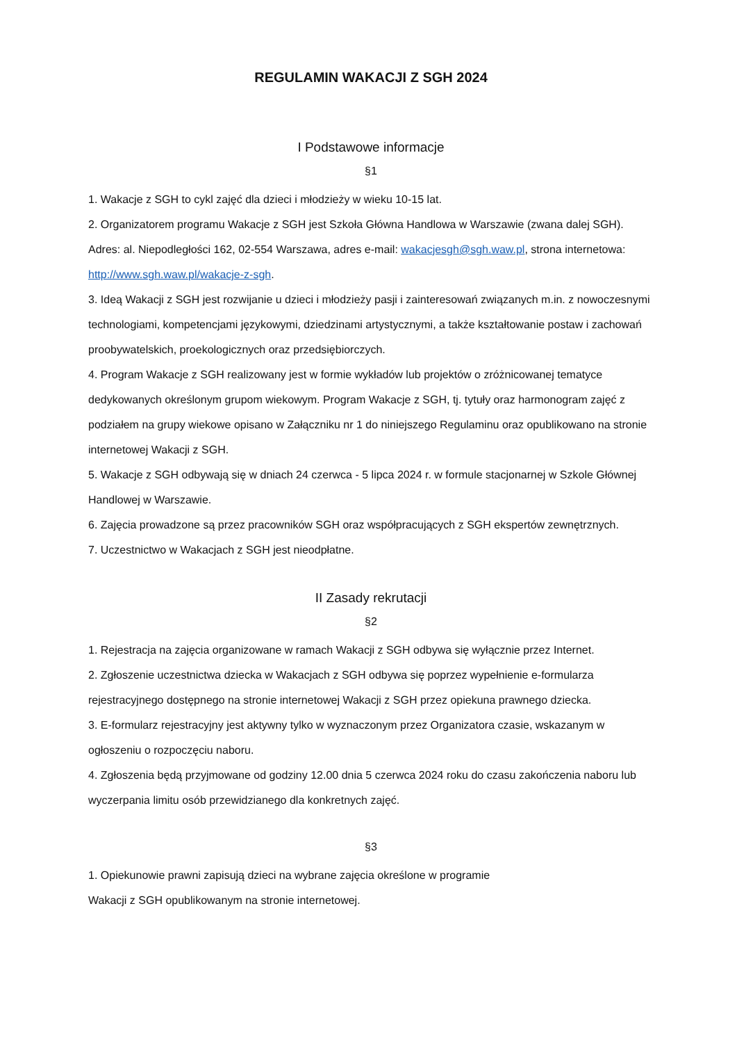REGULAMIN WAKACJI Z SGH 2024
I Podstawowe informacje
§1
1. Wakacje z SGH to cykl zajęć dla dzieci i młodzieży w wieku 10-15 lat.
2. Organizatorem programu Wakacje z SGH jest Szkoła Główna Handlowa w Warszawie (zwana dalej SGH). Adres: al. Niepodległości 162, 02-554 Warszawa, adres e-mail: wakacjesgh@sgh.waw.pl, strona internetowa: http://www.sgh.waw.pl/wakacje-z-sgh.
3. Ideą Wakacji z SGH jest rozwijanie u dzieci i młodzieży pasji i zainteresowań związanych m.in. z nowoczesnymi technologiami, kompetencjami językowymi, dziedzinami artystycznymi, a także kształtowanie postaw i zachowań proobywatelskich, proekologicznych oraz przedsiębiorczych.
4. Program Wakacje z SGH realizowany jest w formie wykładów lub projektów o zróżnicowanej tematyce dedykowanych określonym grupom wiekowym. Program Wakacje z SGH, tj. tytuły oraz harmonogram zajęć z podziałem na grupy wiekowe opisano w Załączniku nr 1 do niniejszego Regulaminu oraz opublikowano na stronie internetowej Wakacji z SGH.
5. Wakacje z SGH odbywają się w dniach 24 czerwca - 5 lipca 2024 r. w formule stacjonarnej w Szkole Głównej Handlowej w Warszawie.
6. Zajęcia prowadzone są przez pracowników SGH oraz współpracujących z SGH ekspertów zewnętrznych.
7. Uczestnictwo w Wakacjach z SGH jest nieodpłatne.
II Zasady rekrutacji
§2
1. Rejestracja na zajęcia organizowane w ramach Wakacji z SGH odbywa się wyłącznie przez Internet.
2. Zgłoszenie uczestnictwa dziecka w Wakacjach z SGH odbywa się poprzez wypełnienie e-formularza rejestracyjnego dostępnego na stronie internetowej Wakacji z SGH przez opiekuna prawnego dziecka.
3. E-formularz rejestracyjny jest aktywny tylko w wyznaczonym przez Organizatora czasie, wskazanym w ogłoszeniu o rozpoczęciu naboru.
4. Zgłoszenia będą przyjmowane od godziny 12.00 dnia 5 czerwca 2024 roku do czasu zakończenia naboru lub wyczerpania limitu osób przewidzianego dla konkretnych zajęć.
§3
1. Opiekunowie prawni zapisują dzieci na wybrane zajęcia określone w programie
Wakacji z SGH opublikowanym na stronie internetowej.